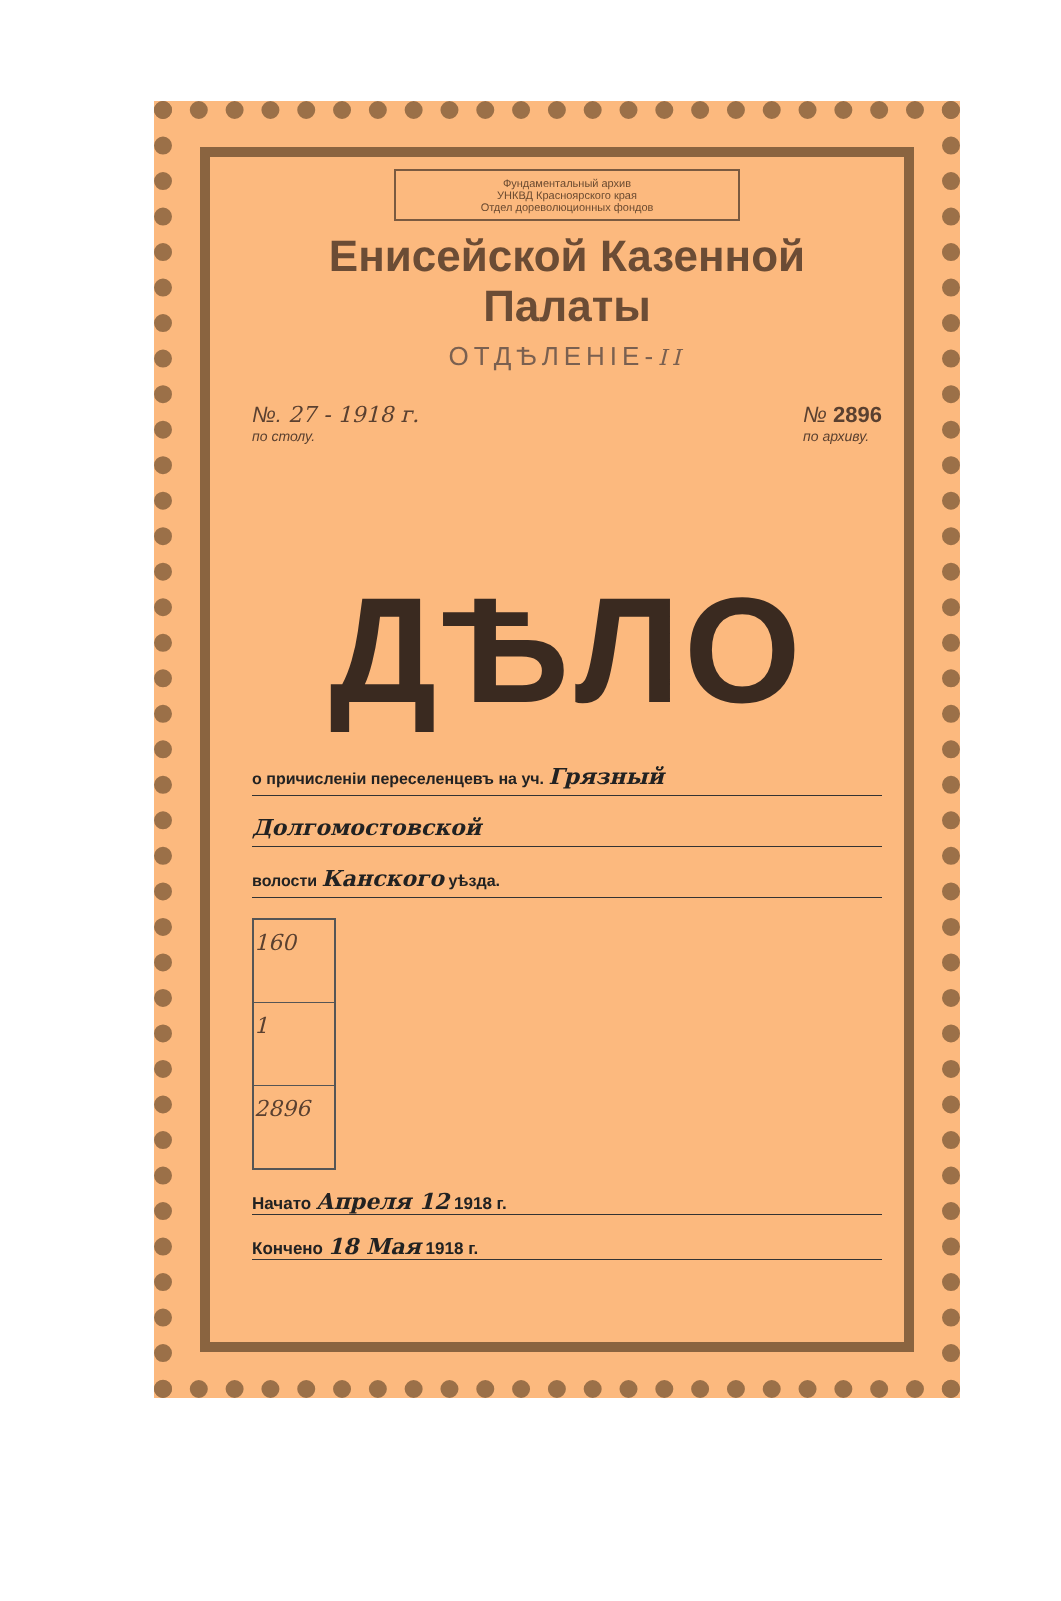Фундаментальный архив
УНКВД Красноярского края
Отдел дореволюционных фондов
Енисейской Казенной Палаты
ОТДѢЛЕНІЕ-II
№. 27 - 1918 г.
по столу.
№ 2896
по архиву.
ДѢЛО
о причисленіи переселенцевъ на уч. Грязный
Долгомостовской
волости Канского уѣзда.
160
1
2896
Начато Апреля 12 1918 г.
Кончено 18 Мая 1918 г.